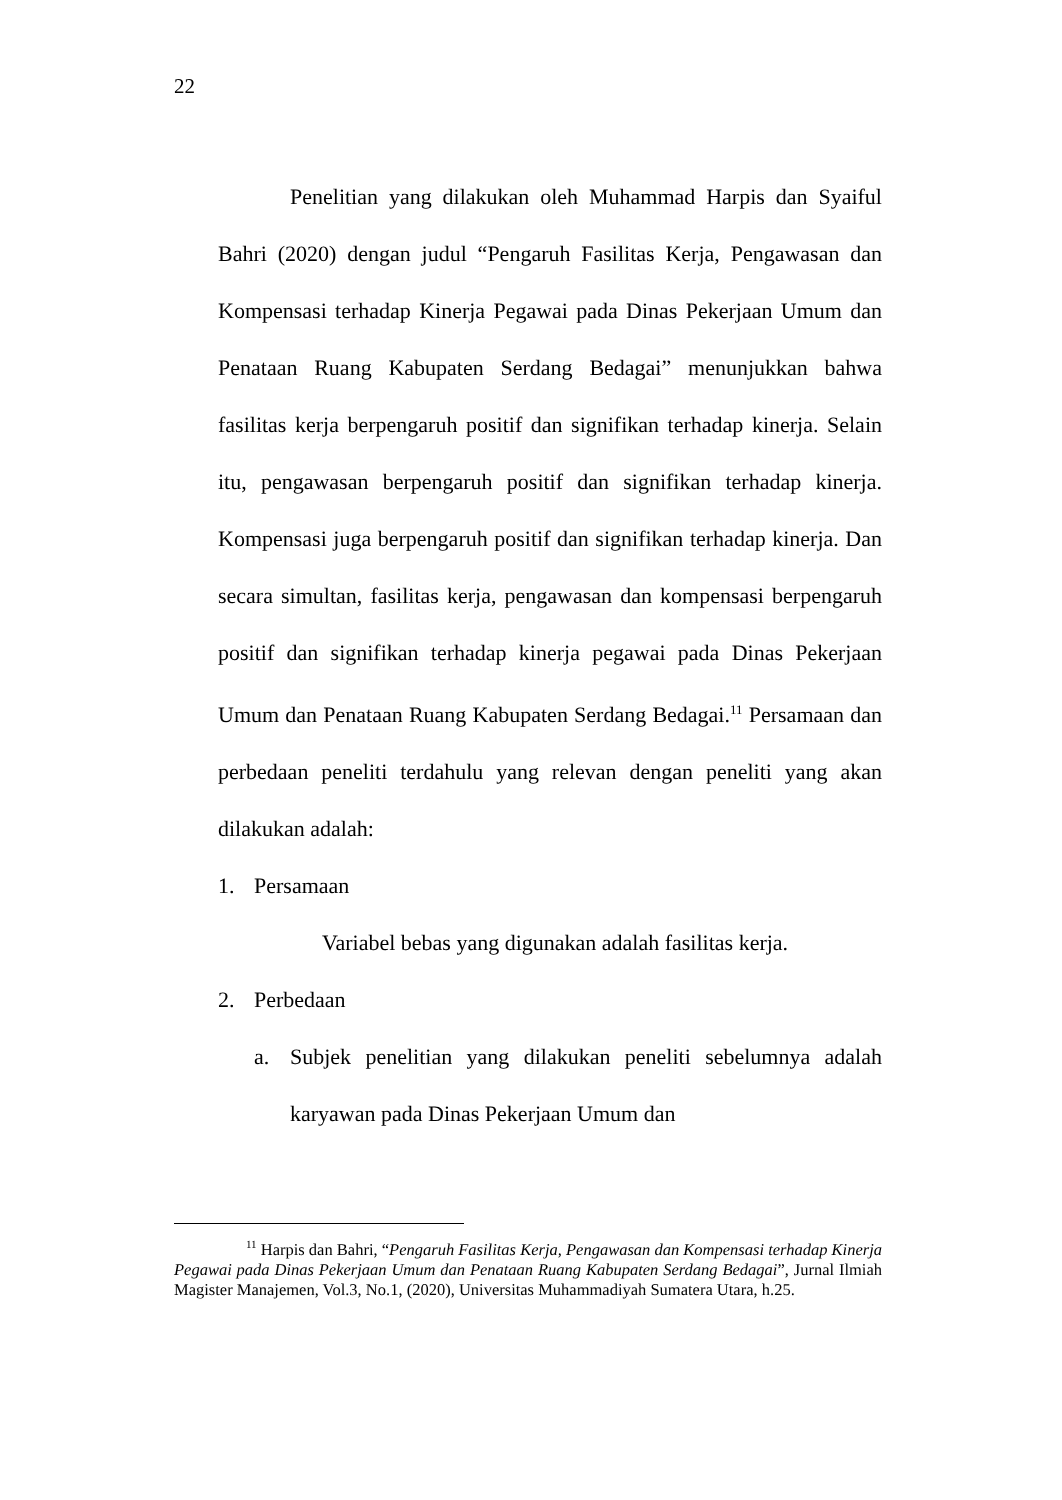22
Penelitian yang dilakukan oleh Muhammad Harpis dan Syaiful Bahri (2020) dengan judul “Pengaruh Fasilitas Kerja, Pengawasan dan Kompensasi terhadap Kinerja Pegawai pada Dinas Pekerjaan Umum dan Penataan Ruang Kabupaten Serdang Bedagai” menunjukkan bahwa fasilitas kerja berpengaruh positif dan signifikan terhadap kinerja. Selain itu, pengawasan berpengaruh positif dan signifikan terhadap kinerja. Kompensasi juga berpengaruh positif dan signifikan terhadap kinerja. Dan secara simultan, fasilitas kerja, pengawasan dan kompensasi berpengaruh positif dan signifikan terhadap kinerja pegawai pada Dinas Pekerjaan Umum dan Penataan Ruang Kabupaten Serdang Bedagai.<sup>11</sup> Persamaan dan perbedaan peneliti terdahulu yang relevan dengan peneliti yang akan dilakukan adalah:
1. Persamaan
Variabel bebas yang digunakan adalah fasilitas kerja.
2. Perbedaan
a. Subjek penelitian yang dilakukan peneliti sebelumnya adalah karyawan pada Dinas Pekerjaan Umum dan
<sup>11</sup> Harpis dan Bahri, “Pengaruh Fasilitas Kerja, Pengawasan dan Kompensasi terhadap Kinerja Pegawai pada Dinas Pekerjaan Umum dan Penataan Ruang Kabupaten Serdang Bedagai”, Jurnal Ilmiah Magister Manajemen, Vol.3, No.1, (2020), Universitas Muhammadiyah Sumatera Utara, h.25.